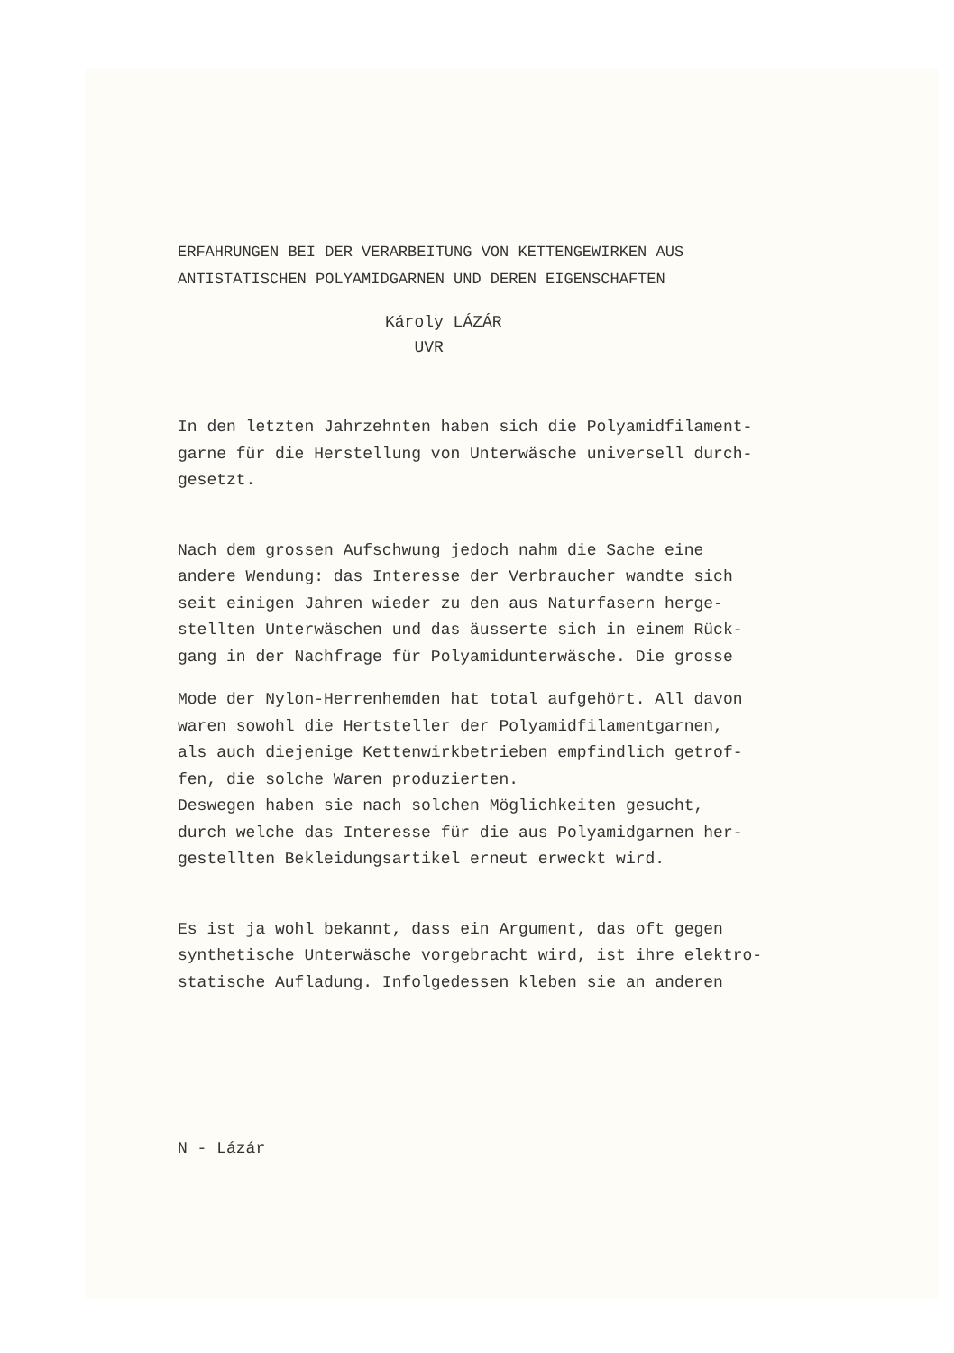ERFAHRUNGEN BEI DER VERARBEITUNG VON KETTENGEWIRKEN AUS
ANTISTATISCHEN POLYAMIDGARNEN UND DEREN EIGENSCHAFTEN
Károly LÁZÁR
UVR
In den letzten Jahrzehnten haben sich die Polyamidfilament-
garne für die Herstellung von Unterwäsche universell durch-
gesetzt.
Nach dem grossen Aufschwung jedoch nahm die Sache eine
andere Wendung: das Interesse der Verbraucher wandte sich
seit einigen Jahren wieder zu den aus Naturfasern herge-
stellten Unterwäschen und das äusserte sich in einem Rück-
gang in der Nachfrage für Polyamidunterwäsche. Die grosse
Mode der Nylon-Herrenhemden hat total aufgehört. All davon
waren sowohl die Hertsteller der Polyamidfilamentgarnen,
als auch diejenige Kettenwirkbetrieben empfindlich getrof-
fen, die solche Waren produzierten.
Deswegen haben sie nach solchen Möglichkeiten gesucht,
durch welche das Interesse für die aus Polyamidgarnen her-
gestellten Bekleidungsartikel erneut erweckt wird.
Es ist ja wohl bekannt, dass ein Argument, das oft gegen
synthetische Unterwäsche vorgebracht wird, ist ihre elektro-
statische Aufladung. Infolgedessen kleben sie an anderen
N - Lázár